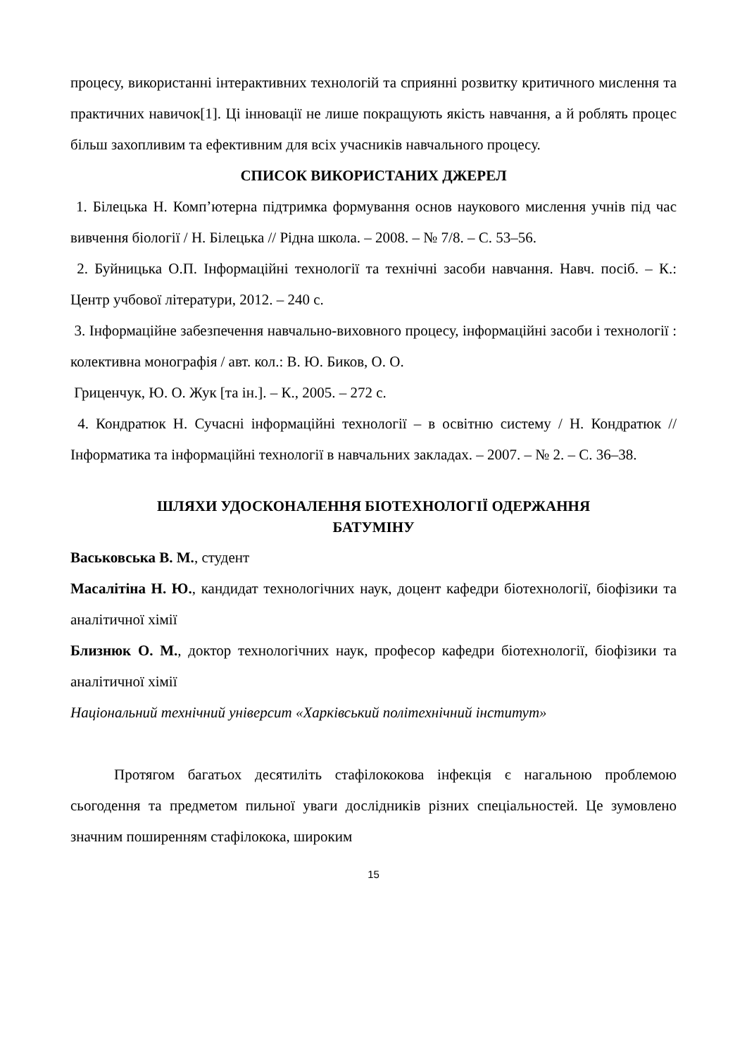процесу, використанні інтерактивних технологій та сприянні розвитку критичного мислення та практичних навичок[1]. Ці інновації не лише покращують якість навчання, а й роблять процес більш захопливим та ефективним для всіх учасників навчального процесу.
СПИСОК ВИКОРИСТАНИХ ДЖЕРЕЛ
1. Білецька Н. Комп’ютерна підтримка формування основ наукового мислення учнів під час вивчення біології / Н. Білецька // Рідна школа. – 2008. – № 7/8. – С. 53–56.
2. Буйницька О.П. Інформаційні технології та технічні засоби навчання. Навч. посіб. – К.: Центр учбової літератури, 2012. – 240 с.
3. Інформаційне забезпечення навчально-виховного процесу, інформаційні засоби і технології : колективна монографія / авт. кол.: В. Ю. Биков, О. О.
Гриценчук, Ю. О. Жук [та ін.]. – К., 2005. – 272 с.
4. Кондратюк Н. Сучасні інформаційні технології – в освітню систему / Н. Кондратюк // Інформатика та інформаційні технології в навчальних закладах. – 2007. – № 2. – С. 36–38.
ШЛЯХИ УДОСКОНАЛЕННЯ БІОТЕХНОЛОГІЇ ОДЕРЖАННЯ
БАТУМІНУ
Васьковська В. М., студент
Масалітіна Н. Ю., кандидат технологічних наук, доцент кафедри біотехнології, біофізики та аналітичної хімії
Близнюк О. М., доктор технологічних наук, професор кафедри біотехнології, біофізики та аналітичної хімії
Національний технічний університ «Харківський політехнічний інститут»
Протягом багатьох десятиліть стафілококова інфекція є нагальною проблемою сьогодення та предметом пильної уваги дослідників різних спеціальностей. Це зумовлено значним поширенням стафілокока, широким
15